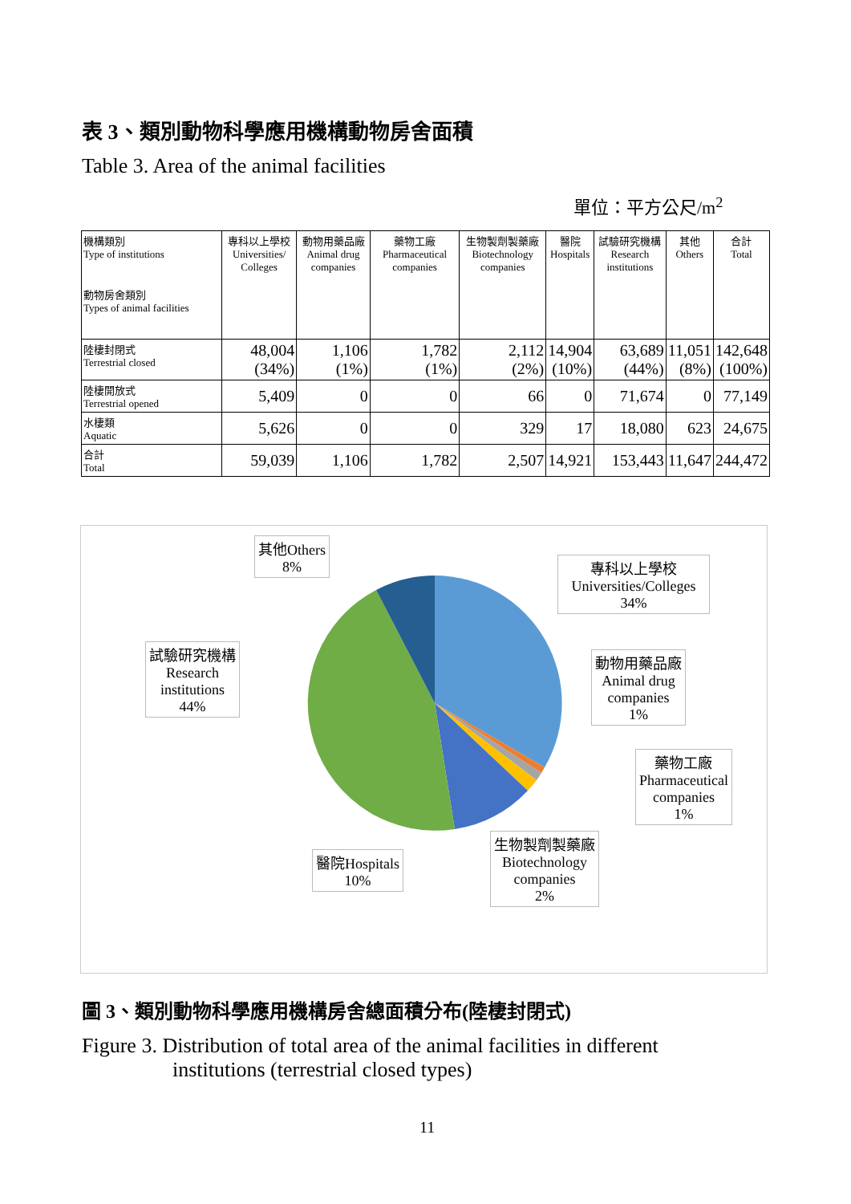表 3、類別動物科學應用機構動物房舍面積
Table 3. Area of the animal facilities
單位：平方公尺/m<sup>2</sup>
| 機構類別 Type of institutions 動物房舍類別 Types of animal facilities | 專科以上學校 Universities/ Colleges | 動物用藥品廠 Animal drug companies | 藥物工廠 Pharmaceutical companies | 生物製劑製藥廠 Biotechnology companies | 醫院 Hospitals | 試驗研究機構 Research institutions | 其他 Others | 合計 Total |
| --- | --- | --- | --- | --- | --- | --- | --- | --- |
| 陸棲封閉式 Terrestrial closed | 48,004 (34%) | 1,106 (1%) | 1,782 (1%) | 2,112 (2%) | 14,904 (10%) | 63,689 (44%) | 11,051 (8%) | 142,648 (100%) |
| 陸棲開放式 Terrestrial opened | 5,409 | 0 | 0 | 66 | 0 | 71,674 | 0 | 77,149 |
| 水棲類 Aquatic | 5,626 | 0 | 0 | 329 | 17 | 18,080 | 623 | 24,675 |
| 合計 Total | 59,039 | 1,106 | 1,782 | 2,507 | 14,921 | 153,443 | 11,647 | 244,472 |
其他Others
8%
專科以上學校
Universities/Colleges
34%
試驗研究機構
Research
institutions
44%
動物用藥品廠
Animal drug
companies
1%
藥物工廠
Pharmaceutical
companies
1%
生物製劑製藥廠
Biotechnology
companies
2%
醫院Hospitals
10%
圖 3、類別動物科學應用機構房舍總面積分布(陸棲封閉式)
Figure 3. Distribution of total area of the animal facilities in different
institutions (terrestrial closed types)
11